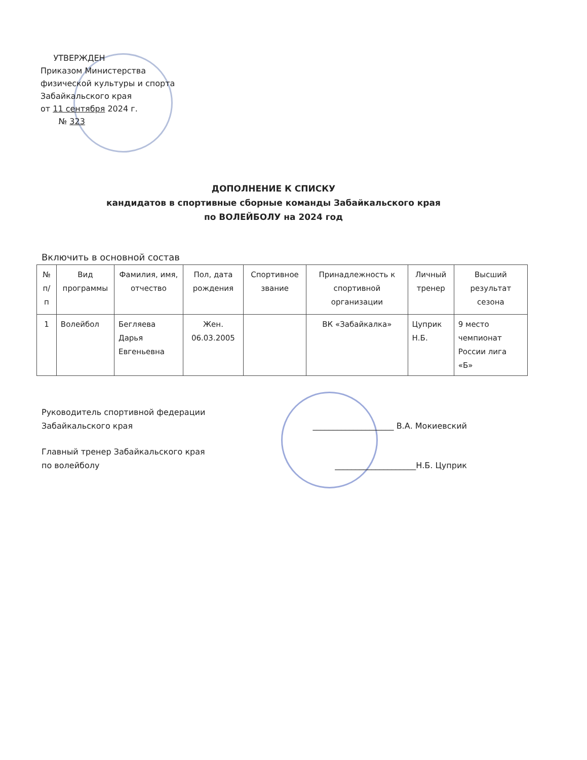УТВЕРЖДЕН
Приказом Министерства
физической культуры и спорта
Забайкальского края
от 11 сентября 2024 г.
№ 323
ДОПОЛНЕНИЕ К СПИСКУ
кандидатов в спортивные сборные команды Забайкальского края
по ВОЛЕЙБОЛУ на 2024 год
Включить в основной состав
| № п/п | Вид программы | Фамилия, имя, отчество | Пол, дата рождения | Спортивное звание | Принадлежность к спортивной организации | Личный тренер | Высший результат сезона |
| --- | --- | --- | --- | --- | --- | --- | --- |
| 1 | Волейбол | Бегляева Дарья Евгеньевна | Жен. 06.03.2005 | | ВК «Забайкалка» | Цуприк Н.Б. | 9 место чемпионат России лига «Б» |
Руководитель спортивной федерации
Забайкальского края
____________________ В.А. Мокиевский
Главный тренер Забайкальского края
по волейболу
____________________Н.Б. Цуприк